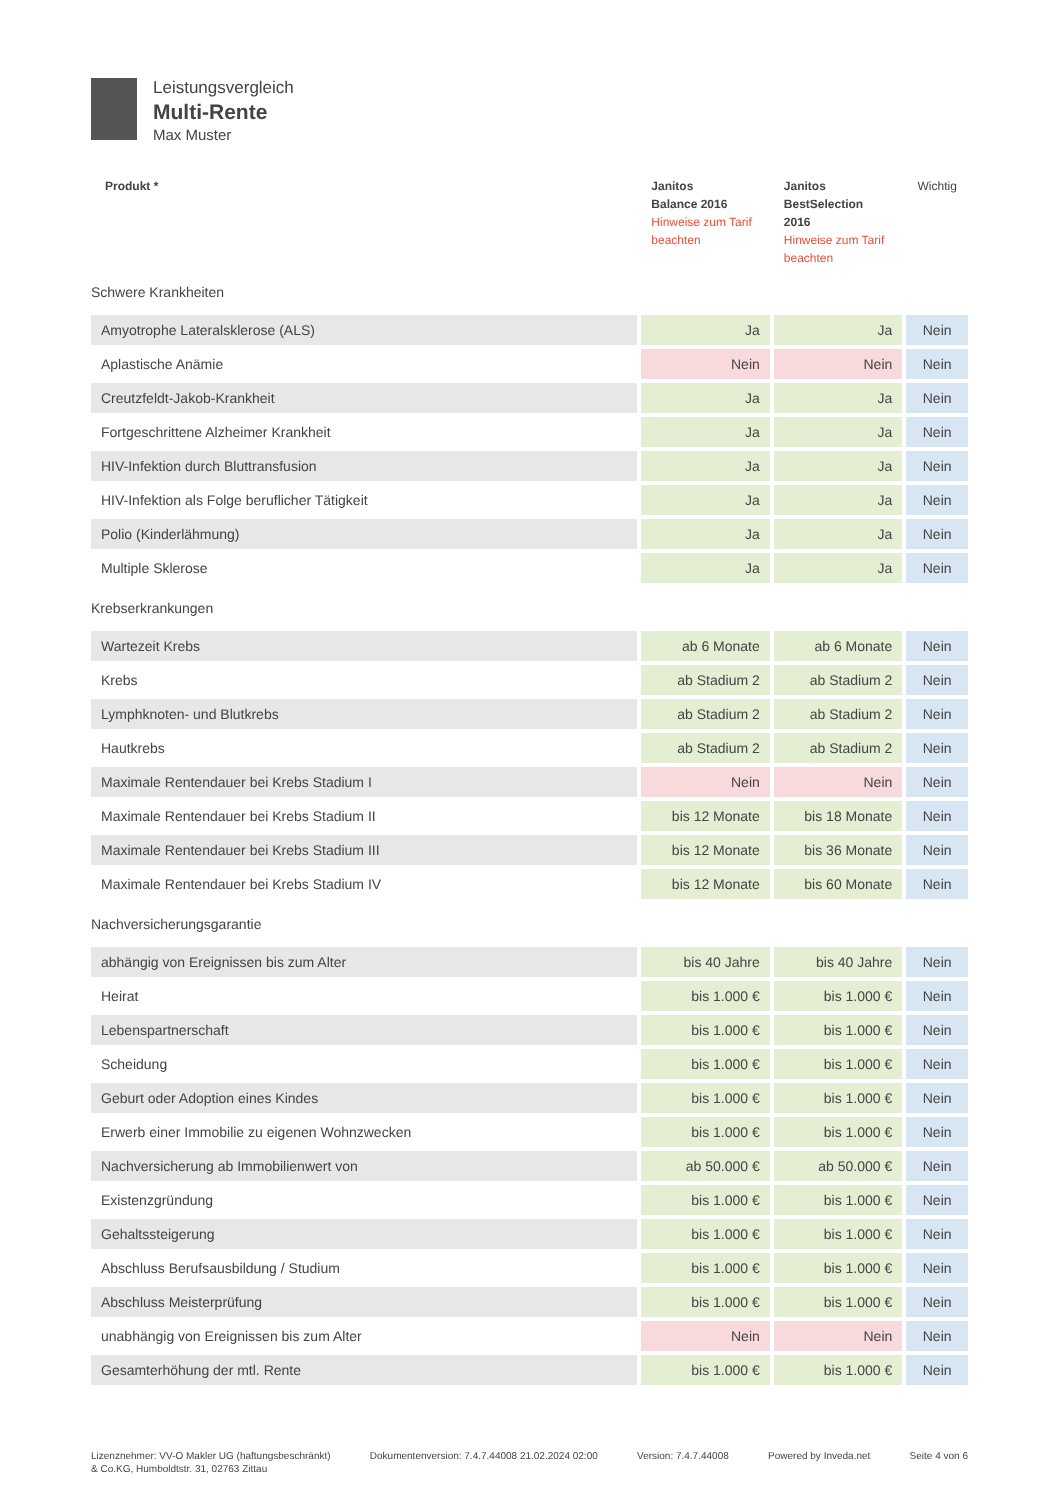Leistungsvergleich
Multi-Rente
Max Muster
| Produkt * | Janitos Balance 2016 Hinweise zum Tarif beachten | Janitos BestSelection 2016 Hinweise zum Tarif beachten | Wichtig |
| --- | --- | --- | --- |
| Schwere Krankheiten | | | |
| Amyotrophe Lateralsklerose (ALS) | Ja | Ja | Nein |
| Aplastische Anämie | Nein | Nein | Nein |
| Creutzfeldt-Jakob-Krankheit | Ja | Ja | Nein |
| Fortgeschrittene Alzheimer Krankheit | Ja | Ja | Nein |
| HIV-Infektion durch Bluttransfusion | Ja | Ja | Nein |
| HIV-Infektion als Folge beruflicher Tätigkeit | Ja | Ja | Nein |
| Polio (Kinderlähmung) | Ja | Ja | Nein |
| Multiple Sklerose | Ja | Ja | Nein |
| Krebserkrankungen | | | |
| Wartezeit Krebs | ab 6 Monate | ab 6 Monate | Nein |
| Krebs | ab Stadium 2 | ab Stadium 2 | Nein |
| Lymphknoten- und Blutkrebs | ab Stadium 2 | ab Stadium 2 | Nein |
| Hautkrebs | ab Stadium 2 | ab Stadium 2 | Nein |
| Maximale Rentendauer bei Krebs Stadium I | Nein | Nein | Nein |
| Maximale Rentendauer bei Krebs Stadium II | bis 12 Monate | bis 18 Monate | Nein |
| Maximale Rentendauer bei Krebs Stadium III | bis 12 Monate | bis 36 Monate | Nein |
| Maximale Rentendauer bei Krebs Stadium IV | bis 12 Monate | bis 60 Monate | Nein |
| Nachversicherungsgarantie | | | |
| abhängig von Ereignissen bis zum Alter | bis 40 Jahre | bis 40 Jahre | Nein |
| Heirat | bis 1.000 € | bis 1.000 € | Nein |
| Lebenspartnerschaft | bis 1.000 € | bis 1.000 € | Nein |
| Scheidung | bis 1.000 € | bis 1.000 € | Nein |
| Geburt oder Adoption eines Kindes | bis 1.000 € | bis 1.000 € | Nein |
| Erwerb einer Immobilie zu eigenen Wohnzwecken | bis 1.000 € | bis 1.000 € | Nein |
| Nachversicherung ab Immobilienwert von | ab 50.000 € | ab 50.000 € | Nein |
| Existenzgründung | bis 1.000 € | bis 1.000 € | Nein |
| Gehaltssteigerung | bis 1.000 € | bis 1.000 € | Nein |
| Abschluss Berufsausbildung / Studium | bis 1.000 € | bis 1.000 € | Nein |
| Abschluss Meisterprüfung | bis 1.000 € | bis 1.000 € | Nein |
| unabhängig von Ereignissen bis zum Alter | Nein | Nein | Nein |
| Gesamterhöhung der mtl. Rente | bis 1.000 € | bis 1.000 € | Nein |
Lizenznehmer: VV-O Makler UG (haftungsbeschränkt)
& Co.KG, Humboldtstr. 31, 02763 Zittau
Dokumentenversion: 7.4.7.44008 21.02.2024 02:00
Version: 7.4.7.44008 Powered by Inveda.net Seite 4 von 6